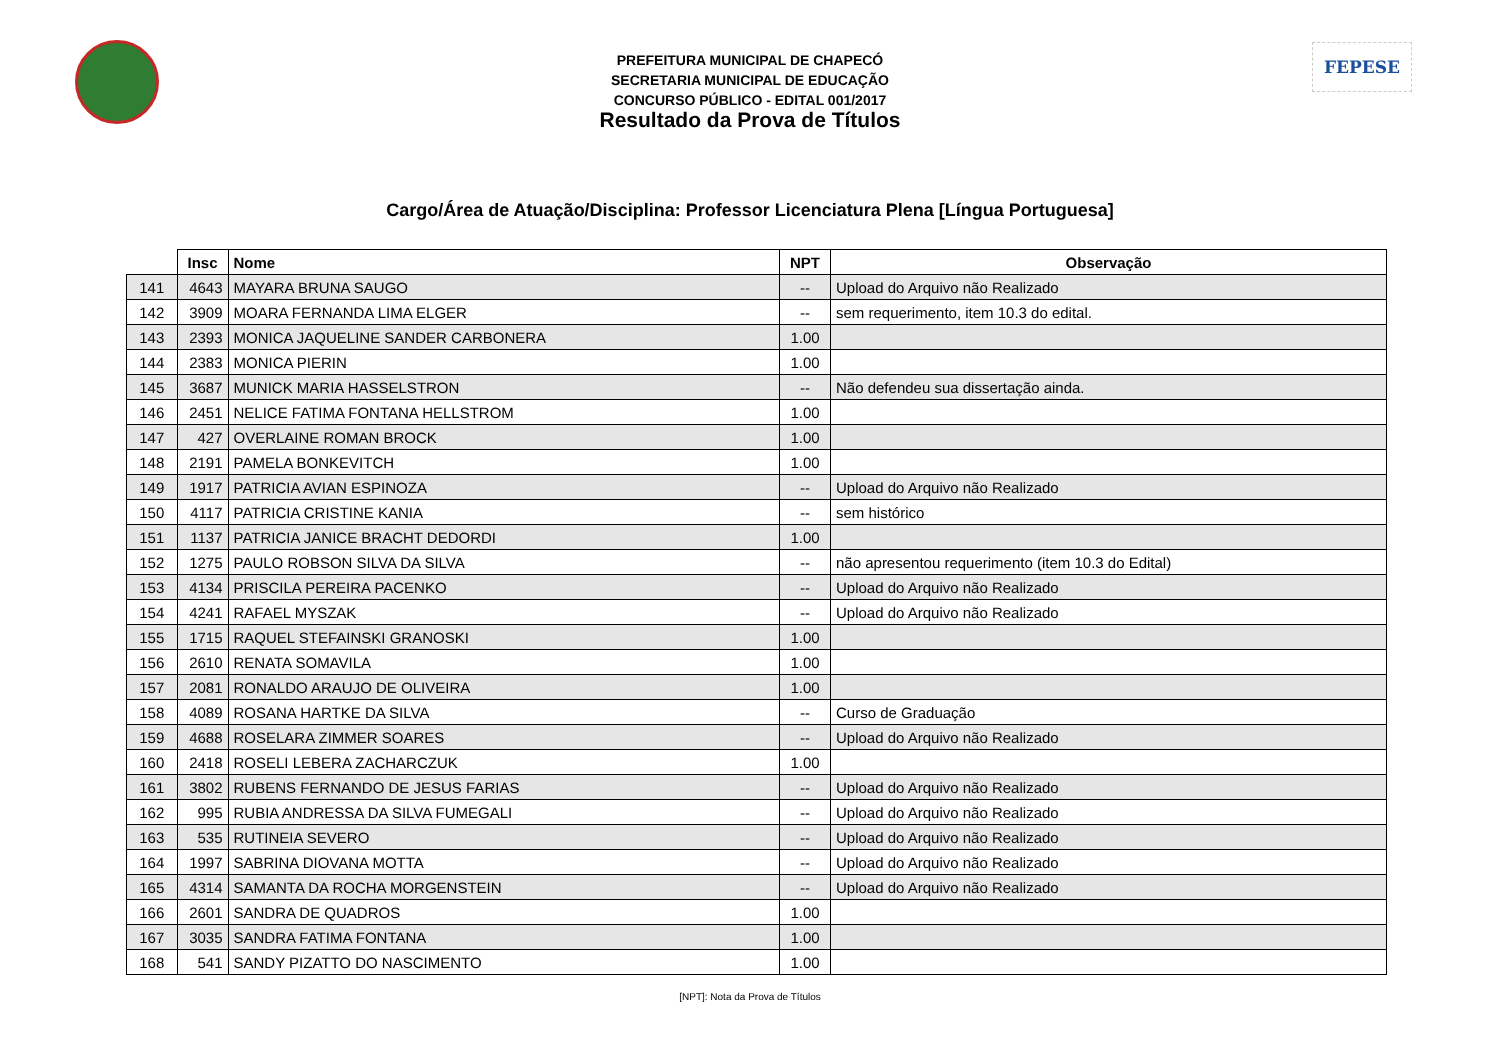FEPESE
PREFEITURA MUNICIPAL DE CHAPECÓ
SECRETARIA MUNICIPAL DE EDUCAÇÃO
CONCURSO PÚBLICO - EDITAL 001/2017
Resultado da Prova de Títulos
Cargo/Área de Atuação/Disciplina: Professor Licenciatura Plena [Língua Portuguesa]
| | Insc | Nome | NPT | Observação |
| --- | --- | --- | --- | --- |
| 141 | 4643 | MAYARA BRUNA SAUGO | -- | Upload do Arquivo não Realizado |
| 142 | 3909 | MOARA FERNANDA LIMA ELGER | -- | sem requerimento, item 10.3 do edital. |
| 143 | 2393 | MONICA JAQUELINE SANDER CARBONERA | 1.00 | |
| 144 | 2383 | MONICA PIERIN | 1.00 | |
| 145 | 3687 | MUNICK MARIA HASSELSTRON | -- | Não defendeu sua dissertação ainda. |
| 146 | 2451 | NELICE FATIMA FONTANA HELLSTROM | 1.00 | |
| 147 | 427 | OVERLAINE ROMAN BROCK | 1.00 | |
| 148 | 2191 | PAMELA BONKEVITCH | 1.00 | |
| 149 | 1917 | PATRICIA AVIAN ESPINOZA | -- | Upload do Arquivo não Realizado |
| 150 | 4117 | PATRICIA CRISTINE KANIA | -- | sem histórico |
| 151 | 1137 | PATRICIA JANICE BRACHT DEDORDI | 1.00 | |
| 152 | 1275 | PAULO ROBSON SILVA DA SILVA | -- | não apresentou requerimento (item 10.3 do Edital) |
| 153 | 4134 | PRISCILA PEREIRA PACENKO | -- | Upload do Arquivo não Realizado |
| 154 | 4241 | RAFAEL MYSZAK | -- | Upload do Arquivo não Realizado |
| 155 | 1715 | RAQUEL STEFAINSKI GRANOSKI | 1.00 | |
| 156 | 2610 | RENATA SOMAVILA | 1.00 | |
| 157 | 2081 | RONALDO ARAUJO DE OLIVEIRA | 1.00 | |
| 158 | 4089 | ROSANA HARTKE DA SILVA | -- | Curso de Graduação |
| 159 | 4688 | ROSELARA ZIMMER SOARES | -- | Upload do Arquivo não Realizado |
| 160 | 2418 | ROSELI LEBERA ZACHARCZUK | 1.00 | |
| 161 | 3802 | RUBENS FERNANDO DE JESUS FARIAS | -- | Upload do Arquivo não Realizado |
| 162 | 995 | RUBIA ANDRESSA DA SILVA FUMEGALI | -- | Upload do Arquivo não Realizado |
| 163 | 535 | RUTINEIA SEVERO | -- | Upload do Arquivo não Realizado |
| 164 | 1997 | SABRINA DIOVANA MOTTA | -- | Upload do Arquivo não Realizado |
| 165 | 4314 | SAMANTA DA ROCHA MORGENSTEIN | -- | Upload do Arquivo não Realizado |
| 166 | 2601 | SANDRA DE QUADROS | 1.00 | |
| 167 | 3035 | SANDRA FATIMA FONTANA | 1.00 | |
| 168 | 541 | SANDY PIZATTO DO NASCIMENTO | 1.00 | |
[NPT]: Nota da Prova de Títulos